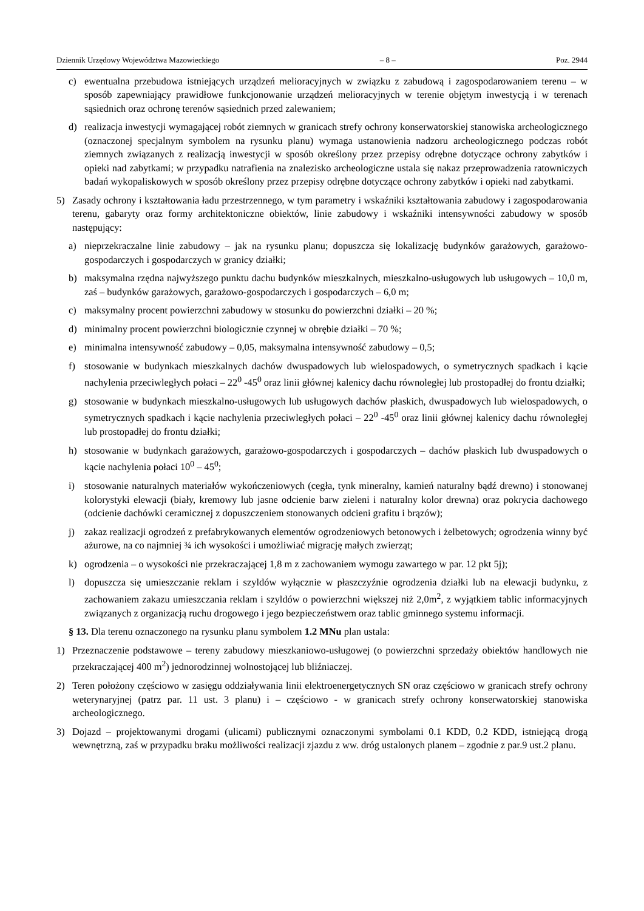Dziennik Urzędowy Województwa Mazowieckiego – 8 – Poz. 2944
c) ewentualna przebudowa istniejących urządzeń melioracyjnych w związku z zabudową i zagospodarowaniem terenu – w sposób zapewniający prawidłowe funkcjonowanie urządzeń melioracyjnych w terenie objętym inwestycją i w terenach sąsiednich oraz ochronę terenów sąsiednich przed zalewaniem;
d) realizacja inwestycji wymagającej robót ziemnych w granicach strefy ochrony konserwatorskiej stanowiska archeologicznego (oznaczonej specjalnym symbolem na rysunku planu) wymaga ustanowienia nadzoru archeologicznego podczas robót ziemnych związanych z realizacją inwestycji w sposób określony przez przepisy odrębne dotyczące ochrony zabytków i opieki nad zabytkami; w przypadku natrafienia na znalezisko archeologiczne ustala się nakaz przeprowadzenia ratowniczych badań wykopaliskowych w sposób określony przez przepisy odrębne dotyczące ochrony zabytków i opieki nad zabytkami.
5) Zasady ochrony i kształtowania ładu przestrzennego, w tym parametry i wskaźniki kształtowania zabudowy i zagospodarowania terenu, gabaryty oraz formy architektoniczne obiektów, linie zabudowy i wskaźniki intensywności zabudowy w sposób następujący:
a) nieprzekraczalne linie zabudowy – jak na rysunku planu; dopuszcza się lokalizację budynków garażowych, garażowo-gospodarczych i gospodarczych w granicy działki;
b) maksymalna rzędna najwyższego punktu dachu budynków mieszkalnych, mieszkalno-usługowych lub usługowych – 10,0 m, zaś – budynków garażowych, garażowo-gospodarczych i gospodarczych – 6,0 m;
c) maksymalny procent powierzchni zabudowy w stosunku do powierzchni działki – 20 %;
d) minimalny procent powierzchni biologicznie czynnej w obrębie działki – 70 %;
e) minimalna intensywność zabudowy – 0,05, maksymalna intensywność zabudowy – 0,5;
f) stosowanie w budynkach mieszkalnych dachów dwuspadowych lub wielospadowych, o symetrycznych spadkach i kącie nachylenia przeciwległych połaci – 22<sup>0</sup> -45<sup>0</sup> oraz linii głównej kalenicy dachu równoległej lub prostopadłej do frontu działki;
g) stosowanie w budynkach mieszkalno-usługowych lub usługowych dachów płaskich, dwuspadowych lub wielospadowych, o symetrycznych spadkach i kącie nachylenia przeciwległych połaci – 22<sup>0</sup> -45<sup>0</sup> oraz linii głównej kalenicy dachu równoległej lub prostopadłej do frontu działki;
h) stosowanie w budynkach garażowych, garażowo-gospodarczych i gospodarczych – dachów płaskich lub dwuspadowych o kącie nachylenia połaci 10<sup>0</sup> – 45<sup>0</sup>;
i) stosowanie naturalnych materiałów wykończeniowych (cegła, tynk mineralny, kamień naturalny bądź drewno) i stonowanej kolorystyki elewacji (biały, kremowy lub jasne odcienie barw zieleni i naturalny kolor drewna) oraz pokrycia dachowego (odcienie dachówki ceramicznej z dopuszczeniem stonowanych odcieni grafitu i brązów);
j) zakaz realizacji ogrodzeń z prefabrykowanych elementów ogrodzeniowych betonowych i żelbetowych; ogrodzenia winny być ażurowe, na co najmniej ¾ ich wysokości i umożliwiać migrację małych zwierząt;
k) ogrodzenia – o wysokości nie przekraczającej 1,8 m z zachowaniem wymogu zawartego w par. 12 pkt 5j);
l) dopuszcza się umieszczanie reklam i szyldów wyłącznie w płaszczyźnie ogrodzenia działki lub na elewacji budynku, z zachowaniem zakazu umieszczania reklam i szyldów o powierzchni większej niż 2,0m<sup>2</sup>, z wyjątkiem tablic informacyjnych związanych z organizacją ruchu drogowego i jego bezpieczeństwem oraz tablic gminnego systemu informacji.
§ 13. Dla terenu oznaczonego na rysunku planu symbolem 1.2 MNu plan ustala:
1) Przeznaczenie podstawowe – tereny zabudowy mieszkaniowo-usługowej (o powierzchni sprzedaży obiektów handlowych nie przekraczającej 400 m<sup>2</sup>) jednorodzinnej wolnostojącej lub bliźniaczej.
2) Teren położony częściowo w zasięgu oddziaływania linii elektroenergetycznych SN oraz częściowo w granicach strefy ochrony weterynaryjnej (patrz par. 11 ust. 3 planu) i – częściowo - w granicach strefy ochrony konserwatorskiej stanowiska archeologicznego.
3) Dojazd – projektowanymi drogami (ulicami) publicznymi oznaczonymi symbolami 0.1 KDD, 0.2 KDD, istniejącą drogą wewnętrzną, zaś w przypadku braku możliwości realizacji zjazdu z ww. dróg ustalonych planem – zgodnie z par.9 ust.2 planu.